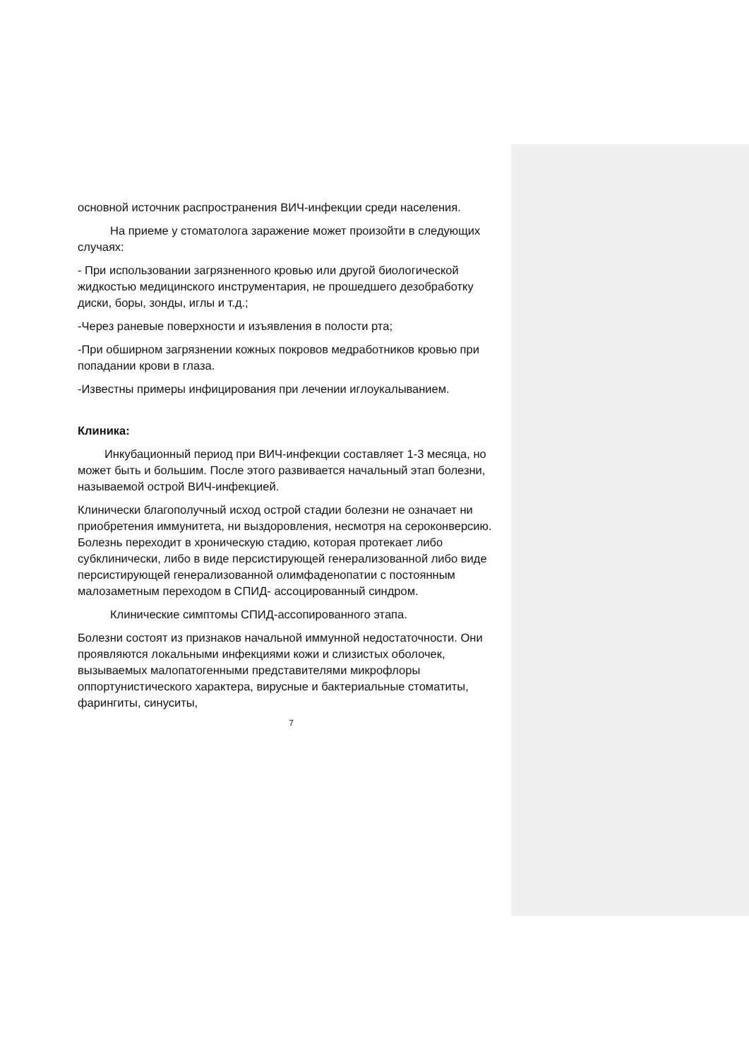основной источник распространения ВИЧ-инфекции среди населения.
На приеме у стоматолога заражение может произойти в следующих случаях:
- При использовании загрязненного кровью или другой биологической жидкостью медицинского инструментария, не прошедшего дезобработку диски, боры, зонды, иглы и т.д.;
-Через раневые поверхности и изъявления в полости рта;
-При обширном загрязнении кожных покровов медработников кровью при попадании крови в глаза.
-Известны примеры инфицирования при лечении иглоукалыванием.
Клиника:
Инкубационный период при ВИЧ-инфекции составляет 1-3 месяца, но может быть и большим. После этого развивается начальный этап болезни, называемой острой ВИЧ-инфекцией.
Клинически благополучный исход острой стадии болезни не означает ни приобретения иммунитета, ни выздоровления, несмотря на сероконверсию. Болезнь переходит в хроническую стадию, которая протекает либо субклинически, либо в виде персистирующей генерализованной либо виде персистирующей генерализованной олимфаденопатии с постоянным малозаметным переходом в СПИД- ассоцированный синдром.
Клинические симптомы СПИД-ассопированного этапа.
Болезни состоят из признаков начальной иммунной недостаточности. Они проявляются локальными инфекциями кожи и слизистых оболочек, вызываемых малопатогенными представителями микрофлоры оппортунистического характера, вирусные и бактериальные стоматиты, фарингиты, синуситы,
7